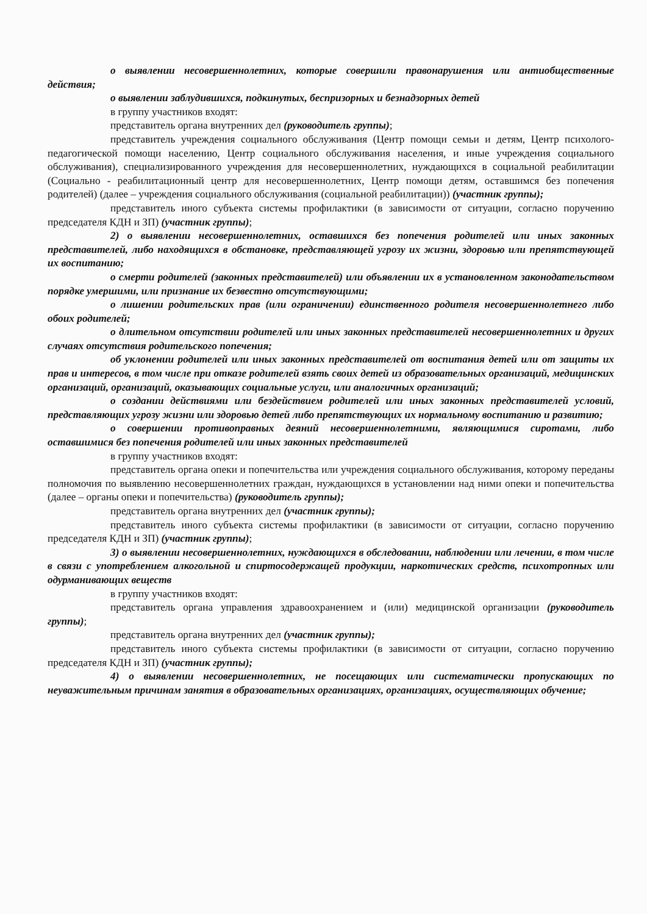о выявлении несовершеннолетних, которые совершили правонарушения или антиобщественные действия;
о выявлении заблудившихся, подкинутых, беспризорных и безнадзорных детей
в группу участников входят:
представитель органа внутренних дел (руководитель группы);
представитель учреждения социального обслуживания (Центр помощи семьи и детям, Центр психолого-педагогической помощи населению, Центр социального обслуживания населения, и иные учреждения социального обслуживания), специализированного учреждения для несовершеннолетних, нуждающихся в социальной реабилитации (Социально - реабилитационный центр для несовершеннолетних, Центр помощи детям, оставшимся без попечения родителей) (далее – учреждения социального обслуживания (социальной реабилитации)) (участник группы);
представитель иного субъекта системы профилактики (в зависимости от ситуации, согласно поручению председателя КДН и ЗП) (участник группы);
2) о выявлении несовершеннолетних, оставшихся без попечения родителей или иных законных представителей, либо находящихся в обстановке, представляющей угрозу их жизни, здоровью или препятствующей их воспитанию;
о смерти родителей (законных представителей) или объявлении их в установленном законодательством порядке умершими, или признание их безвестно отсутствующими;
о лишении родительских прав (или ограничении) единственного родителя несовершеннолетнего либо обоих родителей;
о длительном отсутствии родителей или иных законных представителей несовершеннолетних и других случаях отсутствия родительского попечения;
об уклонении родителей или иных законных представителей от воспитания детей или от защиты их прав и интересов, в том числе при отказе родителей взять своих детей из образовательных организаций, медицинских организаций, организаций, оказывающих социальные услуги, или аналогичных организаций;
о создании действиями или бездействием родителей или иных законных представителей условий, представляющих угрозу жизни или здоровью детей либо препятствующих их нормальному воспитанию и развитию;
о совершении противоправных деяний несовершеннолетними, являющимися сиротами, либо оставшимися без попечения родителей или иных законных представителей
в группу участников входят:
представитель органа опеки и попечительства или учреждения социального обслуживания, которому переданы полномочия по выявлению несовершеннолетних граждан, нуждающихся в установлении над ними опеки и попечительства (далее – органы опеки и попечительства) (руководитель группы);
представитель органа внутренних дел (участник группы);
представитель иного субъекта системы профилактики (в зависимости от ситуации, согласно поручению председателя КДН и ЗП) (участник группы);
3) о выявлении несовершеннолетних, нуждающихся в обследовании, наблюдении или лечении, в том числе в связи с употреблением алкогольной и спиртосодержащей продукции, наркотических средств, психотропных или одурманивающих веществ
в группу участников входят:
представитель органа управления здравоохранением и (или) медицинской организации (руководитель группы);
представитель органа внутренних дел (участник группы);
представитель иного субъекта системы профилактики (в зависимости от ситуации, согласно поручению председателя КДН и ЗП) (участник группы);
4) о выявлении несовершеннолетних, не посещающих или систематически пропускающих по неуважительным причинам занятия в образовательных организациях, организациях, осуществляющих обучение;